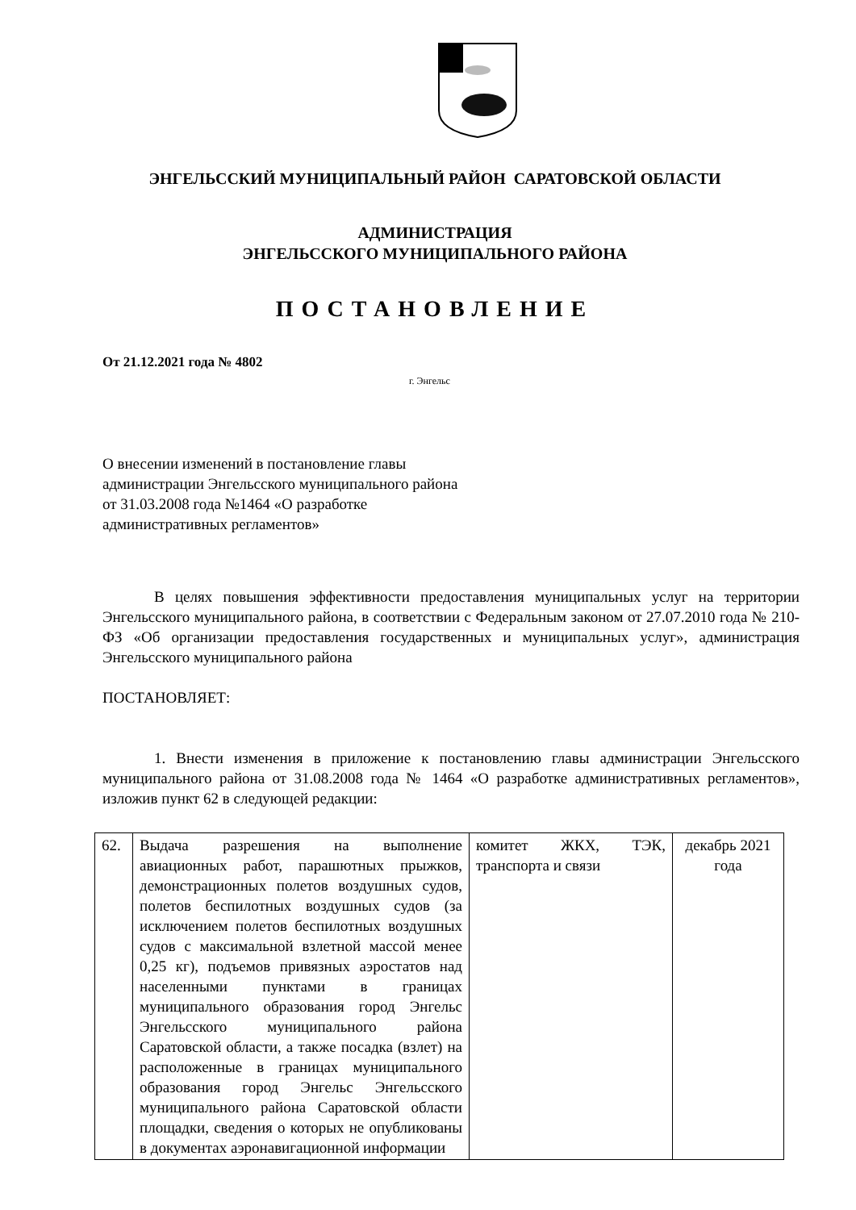ЭНГЕЛЬССКИЙ МУНИЦИПАЛЬНЫЙ РАЙОН САРАТОВСКОЙ ОБЛАСТИ
АДМИНИСТРАЦИЯ
ЭНГЕЛЬССКОГО МУНИЦИПАЛЬНОГО РАЙОНА
ПОСТАНОВЛЕНИЕ
От 21.12.2021 года № 4802
г. Энгельс
О внесении изменений в постановление главы администрации Энгельсского муниципального района от 31.03.2008 года №1464 «О разработке административных регламентов»
В целях повышения эффективности предоставления муниципальных услуг на территории Энгельсского муниципального района, в соответствии с Федеральным законом от 27.07.2010 года № 210-ФЗ «Об организации предоставления государственных и муниципальных услуг», администрация Энгельсского муниципального района
ПОСТАНОВЛЯЕТ:
1. Внести изменения в приложение к постановлению главы администрации Энгельсского муниципального района от 31.08.2008 года № 1464 «О разработке административных регламентов», изложив пункт 62 в следующей редакции:
| 62. | Выдача разрешения на выполнение авиационных работ, парашютных прыжков, демонстрационных полетов воздушных судов, полетов беспилотных воздушных судов (за исключением полетов беспилотных воздушных судов с максимальной взлетной массой менее 0,25 кг), подъемов привязных аэростатов над населенными пунктами в границах муниципального образования город Энгельс Энгельсского муниципального района Саратовской области, а также посадка (взлет) на расположенные в границах муниципального образования город Энгельс Энгельсского муниципального района Саратовской области площадки, сведения о которых не опубликованы в документах аэронавигационной информации | комитет ЖКХ, ТЭК, транспорта и связи | декабрь 2021 года |